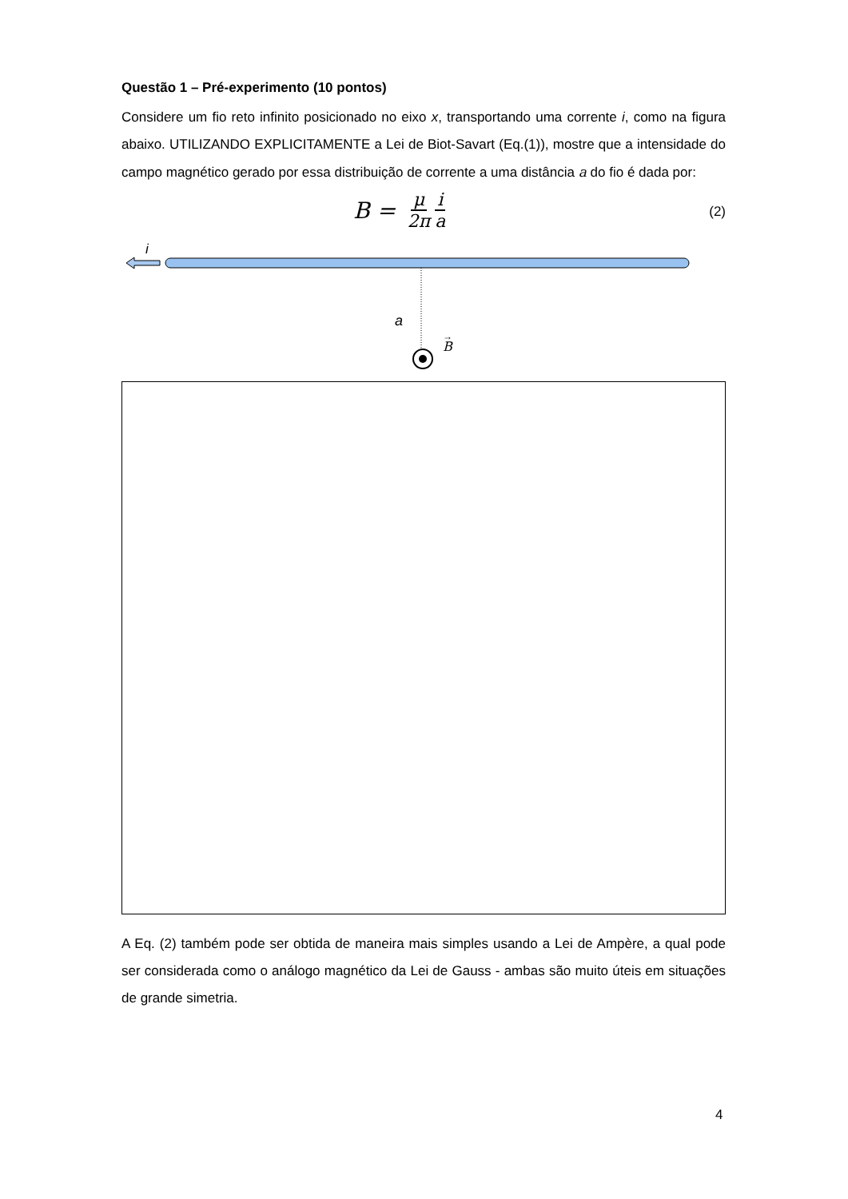Questão 1 – Pré-experimento (10 pontos)
Considere um fio reto infinito posicionado no eixo x, transportando uma corrente i, como na figura abaixo. UTILIZANDO EXPLICITAMENTE a Lei de Biot-Savart (Eq.(1)), mostre que a intensidade do campo magnético gerado por essa distribuição de corrente a uma distância a do fio é dada por:
B = μ 2π i a (2)
i
a
B
→
A Eq. (2) também pode ser obtida de maneira mais simples usando a Lei de Ampère, a qual pode ser considerada como o análogo magnético da Lei de Gauss - ambas são muito úteis em situações de grande simetria.
4